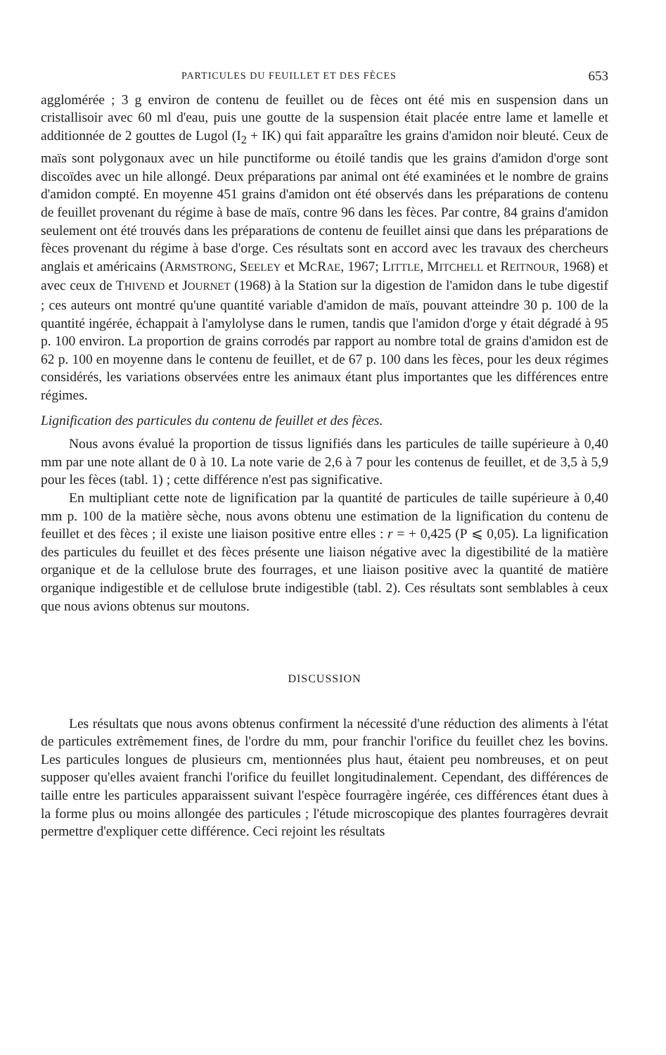PARTICULES DU FEUILLET ET DES FÈCES 653
agglomérée ; 3 g environ de contenu de feuillet ou de fèces ont été mis en suspension dans un cristallisoir avec 60 ml d'eau, puis une goutte de la suspension était placée entre lame et lamelle et additionnée de 2 gouttes de Lugol (I<sub>2</sub> + IK) qui fait apparaître les grains d'amidon noir bleuté. Ceux de maïs sont polygonaux avec un hile punctiforme ou étoilé tandis que les grains d'amidon d'orge sont discoïdes avec un hile allongé. Deux préparations par animal ont été examinées et le nombre de grains d'amidon compté. En moyenne 451 grains d'amidon ont été observés dans les préparations de contenu de feuillet provenant du régime à base de maïs, contre 96 dans les fèces. Par contre, 84 grains d'amidon seulement ont été trouvés dans les préparations de contenu de feuillet ainsi que dans les préparations de fèces provenant du régime à base d'orge. Ces résultats sont en accord avec les travaux des chercheurs anglais et américains (ARMSTRONG, SEELEY et MCRAE, 1967; LITTLE, MITCHELL et REITNOUR, 1968) et avec ceux de THIVEND et JOURNET (1968) à la Station sur la digestion de l'amidon dans le tube digestif ; ces auteurs ont montré qu'une quantité variable d'amidon de maïs, pouvant atteindre 30 p. 100 de la quantité ingérée, échappait à l'amylolyse dans le rumen, tandis que l'amidon d'orge y était dégradé à 95 p. 100 environ. La proportion de grains corrodés par rapport au nombre total de grains d'amidon est de 62 p. 100 en moyenne dans le contenu de feuillet, et de 67 p. 100 dans les fèces, pour les deux régimes considérés, les variations observées entre les animaux étant plus importantes que les différences entre régimes.
Lignification des particules du contenu de feuillet et des fèces.
Nous avons évalué la proportion de tissus lignifiés dans les particules de taille supérieure à 0,40 mm par une note allant de 0 à 10. La note varie de 2,6 à 7 pour les contenus de feuillet, et de 3,5 à 5,9 pour les fèces (tabl. 1) ; cette différence n'est pas significative.
En multipliant cette note de lignification par la quantité de particules de taille supérieure à 0,40 mm p. 100 de la matière sèche, nous avons obtenu une estimation de la lignification du contenu de feuillet et des fèces ; il existe une liaison positive entre elles : r = + 0,425 (P ⩽ 0,05). La lignification des particules du feuillet et des fèces présente une liaison négative avec la digestibilité de la matière organique et de la cellulose brute des fourrages, et une liaison positive avec la quantité de matière organique indigestible et de cellulose brute indigestible (tabl. 2). Ces résultats sont semblables à ceux que nous avions obtenus sur moutons.
DISCUSSION
Les résultats que nous avons obtenus confirment la nécessité d'une réduction des aliments à l'état de particules extrêmement fines, de l'ordre du mm, pour franchir l'orifice du feuillet chez les bovins. Les particules longues de plusieurs cm, mentionnées plus haut, étaient peu nombreuses, et on peut supposer qu'elles avaient franchi l'orifice du feuillet longitudinalement. Cependant, des différences de taille entre les particules apparaissent suivant l'espèce fourragère ingérée, ces différences étant dues à la forme plus ou moins allongée des particules ; l'étude microscopique des plantes fourragères devrait permettre d'expliquer cette différence. Ceci rejoint les résultats